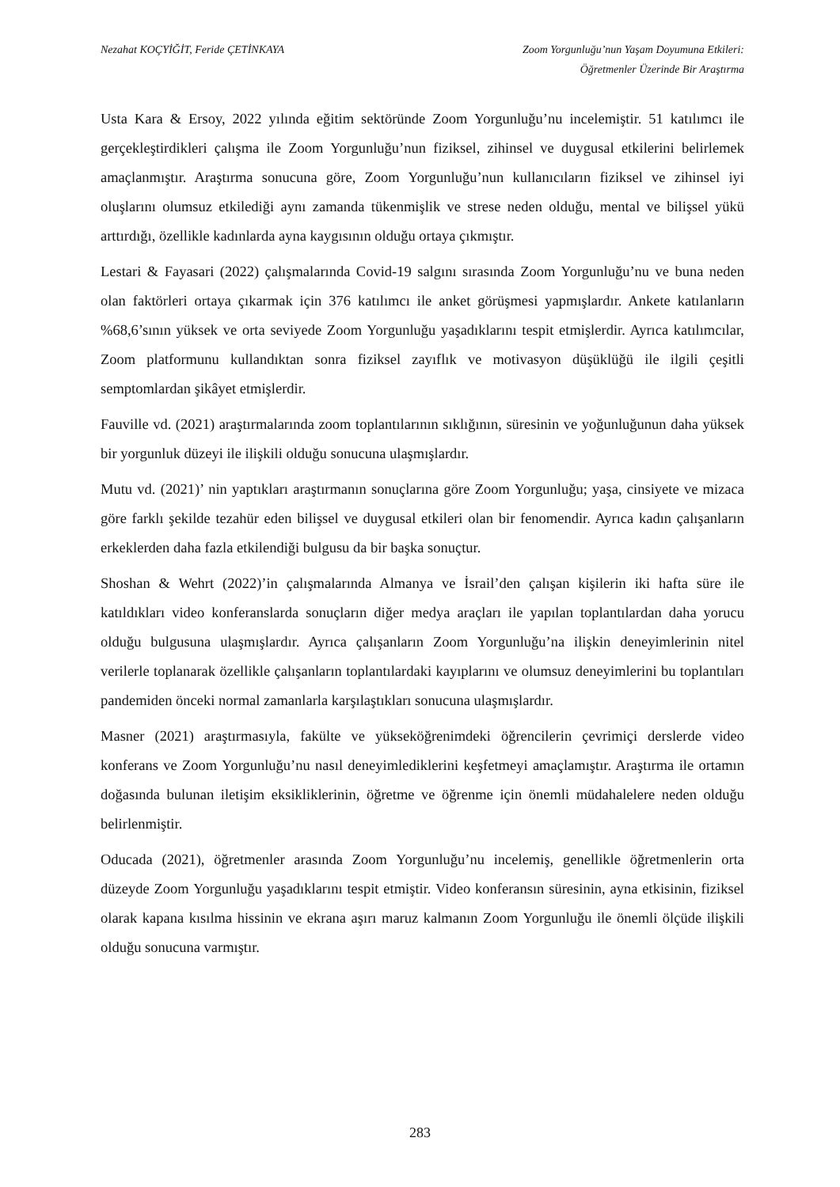Nezahat KOÇYİĞİT, Feride ÇETİNKAYA
Zoom Yorgunluğu’nun Yaşam Doyumuna Etkileri:
Öğretmenler Üzerinde Bir Araştırma
Usta Kara & Ersoy, 2022 yılında eğitim sektöründe Zoom Yorgunluğu’nu incelemiştir. 51 katılımcı ile gerçekleştirdikleri çalışma ile Zoom Yorgunluğu’nun fiziksel, zihinsel ve duygusal etkilerini belirlemek amaçlanmıştır. Araştırma sonucuna göre, Zoom Yorgunluğu’nun kullanıcıların fiziksel ve zihinsel iyi oluşlarını olumsuz etkilediği aynı zamanda tükenmişlik ve strese neden olduğu, mental ve bilişsel yükü arttırdığı, özellikle kadınlarda ayna kaygısının olduğu ortaya çıkmıştır.
Lestari & Fayasari (2022) çalışmalarında Covid-19 salgını sırasında Zoom Yorgunluğu’nu ve buna neden olan faktörleri ortaya çıkarmak için 376 katılımcı ile anket görüşmesi yapmışlardır. Ankete katılanların %68,6’sının yüksek ve orta seviyede Zoom Yorgunluğu yaşadıklarını tespit etmişlerdir. Ayrıca katılımcılar, Zoom platformunu kullandıktan sonra fiziksel zayıflık ve motivasyon düşüklüğü ile ilgili çeşitli semptomlardan şikâyet etmişlerdir.
Fauville vd. (2021) araştırmalarında zoom toplantılarının sıklığının, süresinin ve yoğunluğunun daha yüksek bir yorgunluk düzeyi ile ilişkili olduğu sonucuna ulaşmışlardır.
Mutu vd. (2021)’ nin yaptıkları araştırmanın sonuçlarına göre Zoom Yorgunluğu; yaşa, cinsiyete ve mizaca göre farklı şekilde tezahür eden bilişsel ve duygusal etkileri olan bir fenomendir. Ayrıca kadın çalışanların erkeklerden daha fazla etkilendiği bulgusu da bir başka sonuçtur.
Shoshan & Wehrt (2022)’in çalışmalarında Almanya ve İsrail’den çalışan kişilerin iki hafta süre ile katıldıkları video konferanslarda sonuçların diğer medya araçları ile yapılan toplantılardan daha yorucu olduğu bulgusuna ulaşmışlardır. Ayrıca çalışanların Zoom Yorgunluğu’na ilişkin deneyimlerinin nitel verilerle toplanarak özellikle çalışanların toplantılardaki kayıplarını ve olumsuz deneyimlerini bu toplantıları pandemiden önceki normal zamanlarla karşılaştıkları sonucuna ulaşmışlardır.
Masner (2021) araştırmasıyla, fakülte ve yükseköğrenimdeki öğrencilerin çevrimiçi derslerde video konferans ve Zoom Yorgunluğu’nu nasıl deneyimlediklerini keşfetmeyi amaçlamıştır. Araştırma ile ortamın doğasında bulunan iletişim eksikliklerinin, öğretme ve öğrenme için önemli müdahalelere neden olduğu belirlenmiştir.
Oducada (2021), öğretmenler arasında Zoom Yorgunluğu’nu incelemiş, genellikle öğretmenlerin orta düzeyde Zoom Yorgunluğu yaşadıklarını tespit etmiştir. Video konferansın süresinin, ayna etkisinin, fiziksel olarak kapana kısılma hissinin ve ekrana aşırı maruz kalmanın Zoom Yorgunluğu ile önemli ölçüde ilişkili olduğu sonucuna varmıştır.
283